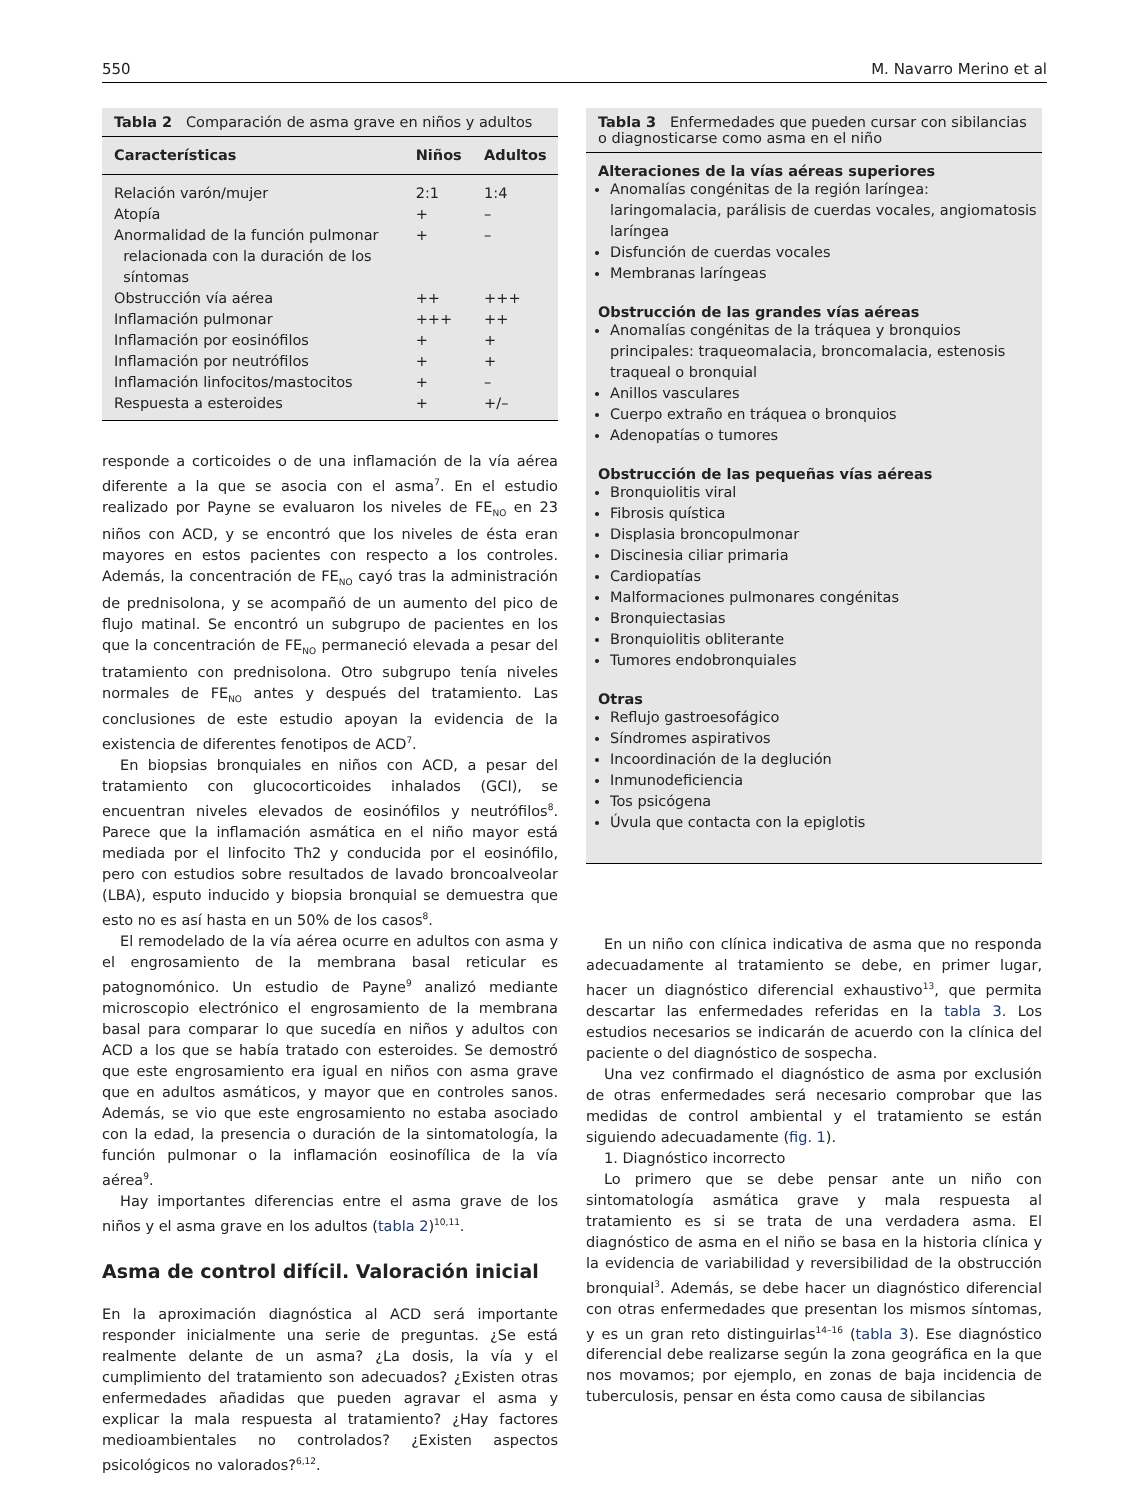550 M. Navarro Merino et al
Tabla 2 Comparación de asma grave en niños y adultos
| Características | Niños | Adultos |
| --- | --- | --- |
| Relación varón/mujer | 2:1 | 1:4 |
| Atopía | + | – |
| Anormalidad de la función pulmonar relacionada con la duración de los síntomas | + | – |
| Obstrucción vía aérea | ++ | +++ |
| Inflamación pulmonar | +++ | ++ |
| Inflamación por eosinófilos | + | + |
| Inflamación por neutrófilos | + | + |
| Inflamación linfocitos/mastocitos | + | – |
| Respuesta a esteroides | + | +/– |
responde a corticoides o de una inflamación de la vía aérea diferente a la que se asocia con el asma<sup>7</sup>. En el estudio realizado por Payne se evaluaron los niveles de FE<sub>NO</sub> en 23 niños con ACD, y se encontró que los niveles de ésta eran mayores en estos pacientes con respecto a los controles. Además, la concentración de FE<sub>NO</sub> cayó tras la administración de prednisolona, y se acompañó de un aumento del pico de flujo matinal. Se encontró un subgrupo de pacientes en los que la concentración de FE<sub>NO</sub> permaneció elevada a pesar del tratamiento con prednisolona. Otro subgrupo tenía niveles normales de FE<sub>NO</sub> antes y después del tratamiento. Las conclusiones de este estudio apoyan la evidencia de la existencia de diferentes fenotipos de ACD<sup>7</sup>.
En biopsias bronquiales en niños con ACD, a pesar del tratamiento con glucocorticoides inhalados (GCI), se encuentran niveles elevados de eosinófilos y neutrófilos<sup>8</sup>. Parece que la inflamación asmática en el niño mayor está mediada por el linfocito Th2 y conducida por el eosinófilo, pero con estudios sobre resultados de lavado broncoalveolar (LBA), esputo inducido y biopsia bronquial se demuestra que esto no es así hasta en un 50% de los casos<sup>8</sup>.
El remodelado de la vía aérea ocurre en adultos con asma y el engrosamiento de la membrana basal reticular es patognomónico. Un estudio de Payne<sup>9</sup> analizó mediante microscopio electrónico el engrosamiento de la membrana basal para comparar lo que sucedía en niños y adultos con ACD a los que se había tratado con esteroides. Se demostró que este engrosamiento era igual en niños con asma grave que en adultos asmáticos, y mayor que en controles sanos. Además, se vio que este engrosamiento no estaba asociado con la edad, la presencia o duración de la sintomatología, la función pulmonar o la inflamación eosinofílica de la vía aérea<sup>9</sup>.
Hay importantes diferencias entre el asma grave de los niños y el asma grave en los adultos (tabla 2)<sup>10,11</sup>.
Asma de control difícil. Valoración inicial
En la aproximación diagnóstica al ACD será importante responder inicialmente una serie de preguntas. ¿Se está realmente delante de un asma? ¿La dosis, la vía y el cumplimiento del tratamiento son adecuados? ¿Existen otras enfermedades añadidas que pueden agravar el asma y explicar la mala respuesta al tratamiento? ¿Hay factores medioambientales no controlados? ¿Existen aspectos psicológicos no valorados?<sup>6,12</sup>.
Tabla 3 Enfermedades que pueden cursar con sibilancias o diagnosticarse como asma en el niño
Alteraciones de la vías aéreas superiores
Anomalías congénitas de la región laríngea: laringomalacia, parálisis de cuerdas vocales, angiomatosis laríngea
Disfunción de cuerdas vocales
Membranas laríngeas
Obstrucción de las grandes vías aéreas
Anomalías congénitas de la tráquea y bronquios principales: traqueomalacia, broncomalacia, estenosis traqueal o bronquial
Anillos vasculares
Cuerpo extraño en tráquea o bronquios
Adenopatías o tumores
Obstrucción de las pequeñas vías aéreas
Bronquiolitis viral
Fibrosis quística
Displasia broncopulmonar
Discinesia ciliar primaria
Cardiopatías
Malformaciones pulmonares congénitas
Bronquiectasias
Bronquiolitis obliterante
Tumores endobronquiales
Otras
Reflujo gastroesofágico
Síndromes aspirativos
Incoordinación de la deglución
Inmunodeficiencia
Tos psicógena
Úvula que contacta con la epiglotis
En un niño con clínica indicativa de asma que no responda adecuadamente al tratamiento se debe, en primer lugar, hacer un diagnóstico diferencial exhaustivo<sup>13</sup>, que permita descartar las enfermedades referidas en la tabla 3. Los estudios necesarios se indicarán de acuerdo con la clínica del paciente o del diagnóstico de sospecha.
Una vez confirmado el diagnóstico de asma por exclusión de otras enfermedades será necesario comprobar que las medidas de control ambiental y el tratamiento se están siguiendo adecuadamente (fig. 1).
1. Diagnóstico incorrecto
Lo primero que se debe pensar ante un niño con sintomatología asmática grave y mala respuesta al tratamiento es si se trata de una verdadera asma. El diagnóstico de asma en el niño se basa en la historia clínica y la evidencia de variabilidad y reversibilidad de la obstrucción bronquial<sup>3</sup>. Además, se debe hacer un diagnóstico diferencial con otras enfermedades que presentan los mismos síntomas, y es un gran reto distinguirlas<sup>14–16</sup> (tabla 3). Ese diagnóstico diferencial debe realizarse según la zona geográfica en la que nos movamos; por ejemplo, en zonas de baja incidencia de tuberculosis, pensar en ésta como causa de sibilancias